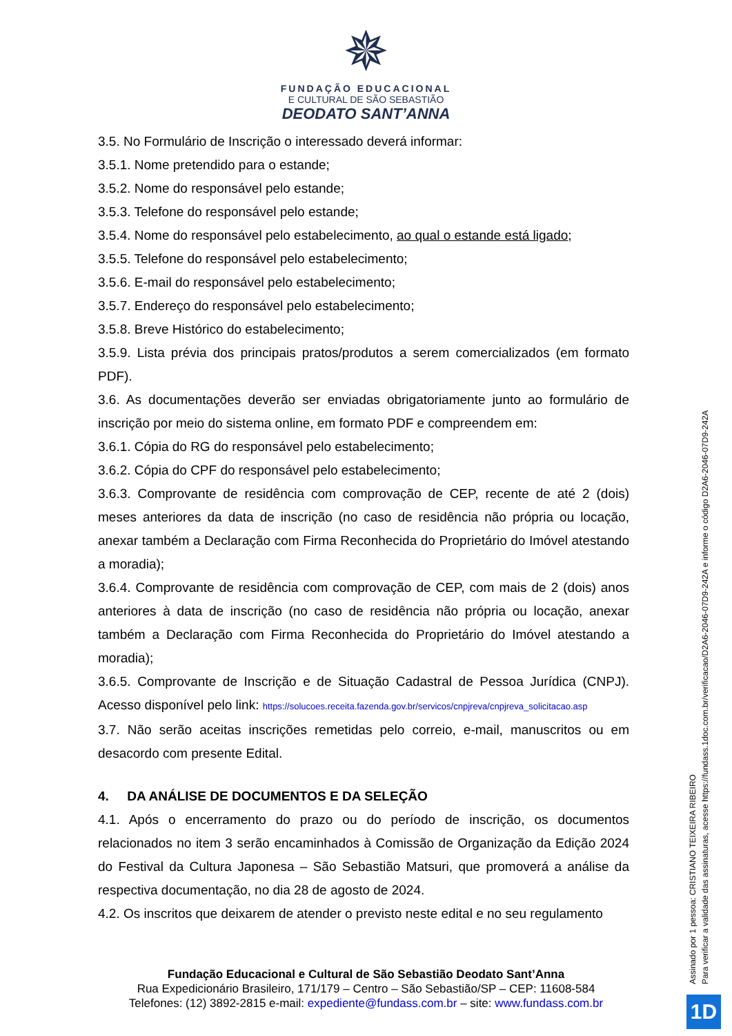✵
FUNDAÇÃO EDUCACIONAL
E CULTURAL DE SÃO SEBASTIÃO
DEODATO SANT’ANNA
3.5. No Formulário de Inscrição o interessado deverá informar:
3.5.1. Nome pretendido para o estande;
3.5.2. Nome do responsável pelo estande;
3.5.3. Telefone do responsável pelo estande;
3.5.4. Nome do responsável pelo estabelecimento, ao qual o estande está ligado;
3.5.5. Telefone do responsável pelo estabelecimento;
3.5.6. E-mail do responsável pelo estabelecimento;
3.5.7. Endereço do responsável pelo estabelecimento;
3.5.8. Breve Histórico do estabelecimento;
3.5.9. Lista prévia dos principais pratos/produtos a serem comercializados (em formato PDF).
3.6. As documentações deverão ser enviadas obrigatoriamente junto ao formulário de inscrição por meio do sistema online, em formato PDF e compreendem em:
3.6.1. Cópia do RG do responsável pelo estabelecimento;
3.6.2. Cópia do CPF do responsável pelo estabelecimento;
3.6.3. Comprovante de residência com comprovação de CEP, recente de até 2 (dois) meses anteriores da data de inscrição (no caso de residência não própria ou locação, anexar também a Declaração com Firma Reconhecida do Proprietário do Imóvel atestando a moradia);
3.6.4. Comprovante de residência com comprovação de CEP, com mais de 2 (dois) anos anteriores à data de inscrição (no caso de residência não própria ou locação, anexar também a Declaração com Firma Reconhecida do Proprietário do Imóvel atestando a moradia);
3.6.5. Comprovante de Inscrição e de Situação Cadastral de Pessoa Jurídica (CNPJ). Acesso disponível pelo link: https://solucoes.receita.fazenda.gov.br/servicos/cnpjreva/cnpjreva_solicitacao.asp
3.7. Não serão aceitas inscrições remetidas pelo correio, e-mail, manuscritos ou em desacordo com presente Edital.
4. DA ANÁLISE DE DOCUMENTOS E DA SELEÇÃO
4.1. Após o encerramento do prazo ou do período de inscrição, os documentos relacionados no item 3 serão encaminhados à Comissão de Organização da Edição 2024 do Festival da Cultura Japonesa – São Sebastião Matsuri, que promoverá a análise da respectiva documentação, no dia 28 de agosto de 2024.
4.2. Os inscritos que deixarem de atender o previsto neste edital e no seu regulamento
Fundação Educacional e Cultural de São Sebastião Deodato Sant’Anna
Rua Expedicionário Brasileiro, 171/179 – Centro – São Sebastião/SP – CEP: 11608-584
Telefones: (12) 3892-2815 e-mail: expediente@fundass.com.br – site: www.fundass.com.br
Assinado por 1 pessoa: CRISTIANO TEIXEIRA RIBEIRO
Para verificar a validade das assinaturas, acesse https://fundass.1doc.com.br/verificacao/D2A6-2046-07D9-242A e informe o código D2A6-2046-07D9-242A
1D